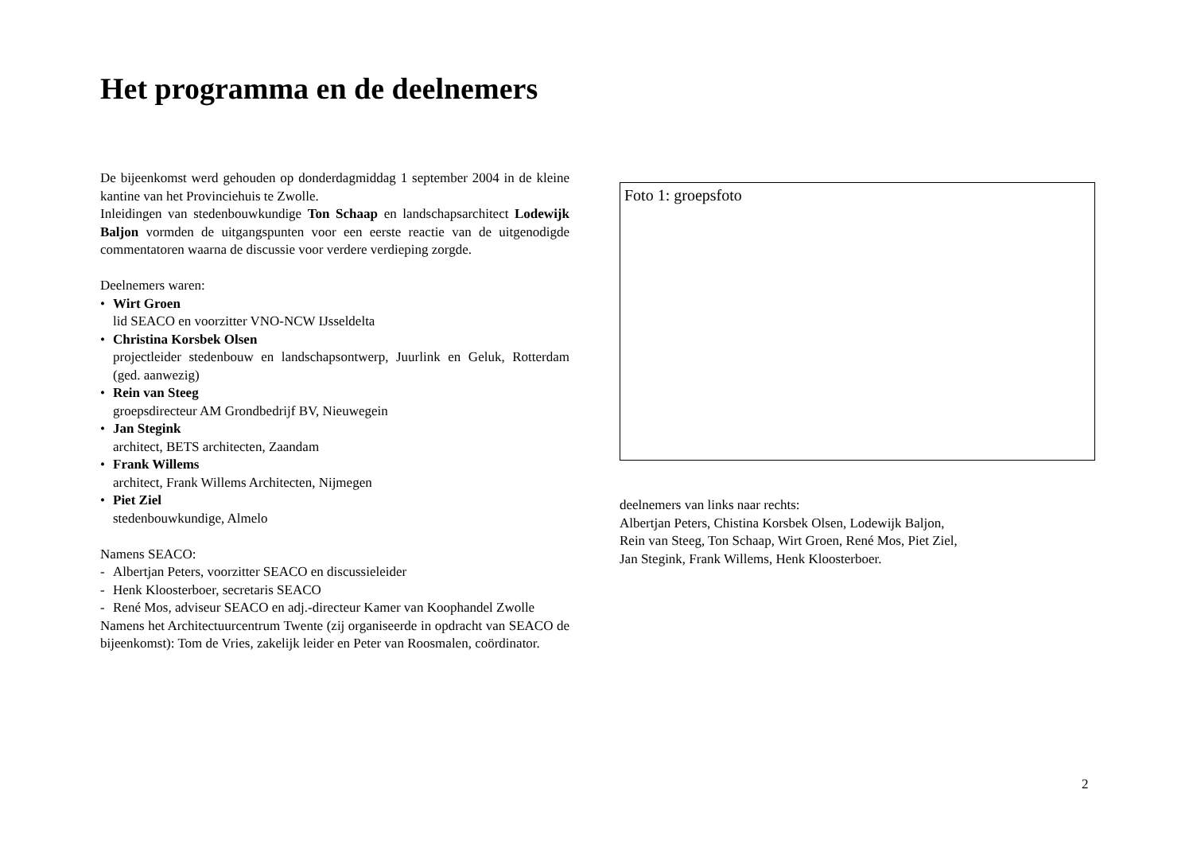Het programma en de deelnemers
De bijeenkomst werd gehouden op donderdagmiddag 1 september 2004 in de kleine kantine van het Provinciehuis te Zwolle.
Inleidingen van stedenbouwkundige Ton Schaap en landschapsarchitect Lodewijk Baljon vormden de uitgangspunten voor een eerste reactie van de uitgenodigde commentatoren waarna de discussie voor verdere verdieping zorgde.
Deelnemers waren:
• Wirt Groen
lid SEACO en voorzitter VNO-NCW IJsseldelta
• Christina Korsbek Olsen
projectleider stedenbouw en landschapsontwerp, Juurlink en Geluk, Rotterdam (ged. aanwezig)
• Rein van Steeg
groepsdirecteur AM Grondbedrijf BV, Nieuwegein
• Jan Stegink
architect, BETS architecten, Zaandam
• Frank Willems
architect, Frank Willems Architecten, Nijmegen
• Piet Ziel
stedenbouwkundige, Almelo
Namens SEACO:
- Albertjan Peters, voorzitter SEACO en discussieleider
- Henk Kloosterboer, secretaris SEACO
- René Mos, adviseur SEACO en adj.-directeur Kamer van Koophandel Zwolle
Namens het Architectuurcentrum Twente (zij organiseerde in opdracht van SEACO de bijeenkomst): Tom de Vries, zakelijk leider en Peter van Roosmalen, coördinator.
Foto 1: groepsfoto
deelnemers van links naar rechts:
Albertjan Peters, Chistina Korsbek Olsen, Lodewijk Baljon,
Rein van Steeg, Ton Schaap, Wirt Groen, René Mos, Piet Ziel,
Jan Stegink, Frank Willems, Henk Kloosterboer.
2